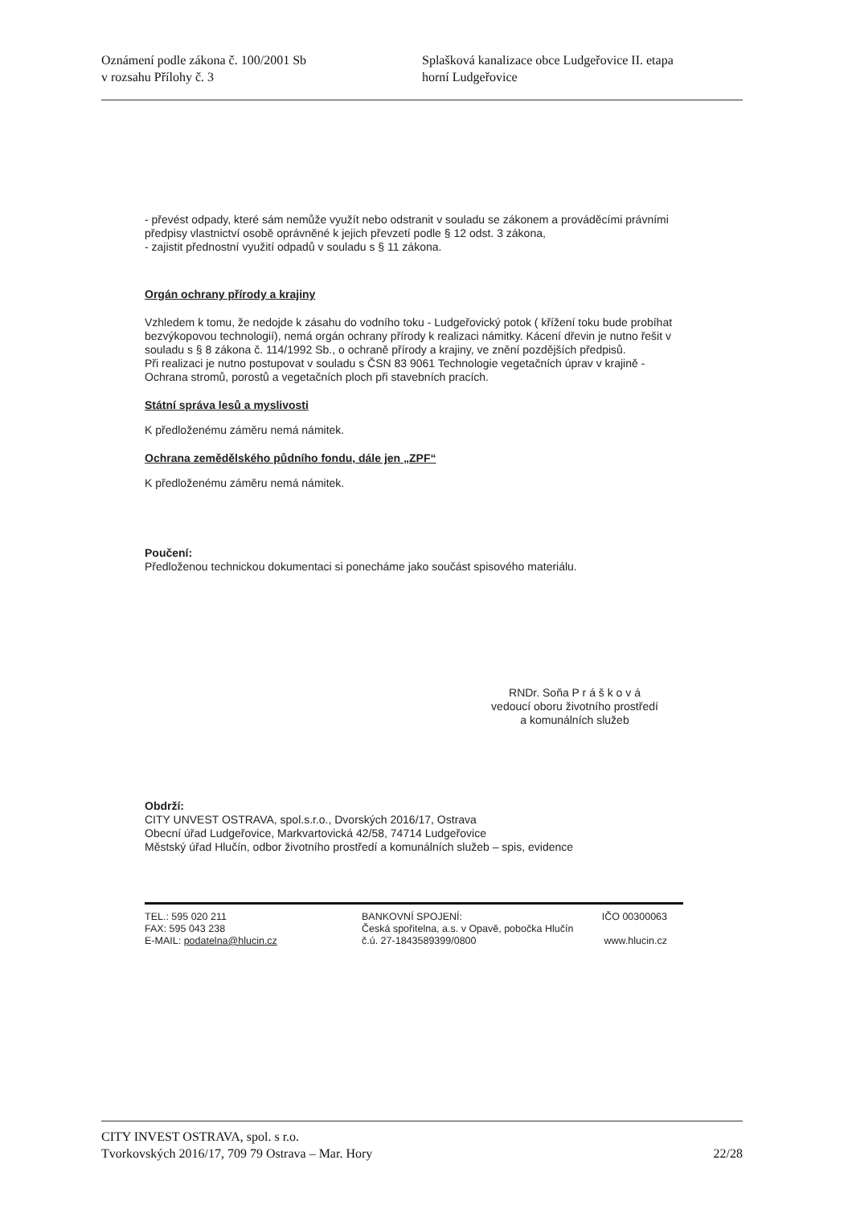Oznámení podle zákona č. 100/2001 Sb
v rozsahu Přílohy č. 3
Splašková kanalizace obce Ludgeřovice II. etapa
horní Ludgeřovice
- převést odpady, které sám nemůže využít nebo odstranit v souladu se zákonem a prováděcími právními předpisy vlastnictví osobě oprávněné k jejich převzetí podle § 12 odst. 3 zákona,
- zajistit přednostní využití odpadů v souladu s § 11 zákona.
Orgán ochrany přírody a krajiny
Vzhledem k tomu, že nedojde k zásahu do vodního toku - Ludgeřovický potok ( křížení toku bude probíhat bezvýkopovou technologií), nemá orgán ochrany přírody k realizaci námitky. Kácení dřevin je nutno řešit v souladu s § 8 zákona č. 114/1992 Sb., o ochraně přírody a krajiny, ve znění pozdějších předpisů.
Při realizaci je nutno postupovat v souladu s ČSN 83 9061 Technologie vegetačních úprav v krajině - Ochrana stromů, porostů a vegetačních ploch při stavebních pracích.
Státní správa lesů a myslivosti
K předloženému záměru nemá námitek.
Ochrana zemědělského půdního fondu, dále jen „ZPF“
K předloženému záměru nemá námitek.
Poučení:
Předloženou technickou dokumentaci si ponecháme jako součást spisového materiálu.
RNDr. Soňa P r á š k o v á
vedoucí oboru životního prostředí
a komunálních služeb
Obdrží:
CITY UNVEST OSTRAVA, spol.s.r.o., Dvorských 2016/17, Ostrava
Obecní úřad Ludgeřovice, Markvartovická 42/58, 74714 Ludgeřovice
Městský úřad Hlučín, odbor životního prostředí a komunálních služeb – spis, evidence
TEL.: 595 020 211
FAX: 595 043 238
E-MAIL: podatelna@hlucin.cz
BANKOVNÍ SPOJENÍ:
Česká spořitelna, a.s. v Opavě, pobočka Hlučín
č.ú. 27-1843589399/0800
IČO 00300063
www.hlucin.cz
CITY INVEST OSTRAVA, spol. s r.o.
Tvorkovských 2016/17, 709 79 Ostrava – Mar. Hory 22/28